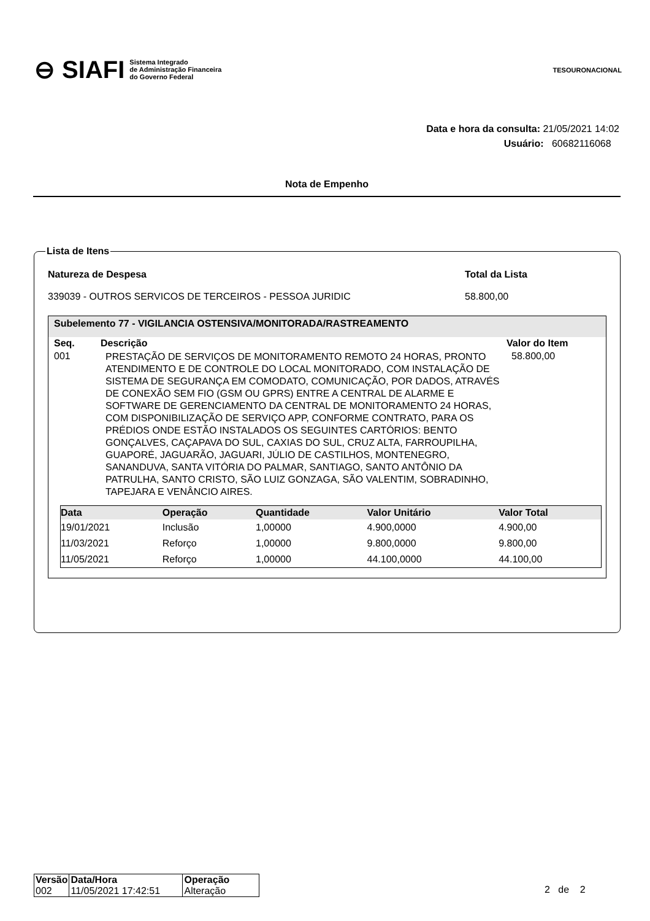⊖ SIAFI Sistema Integrado
de Administração Financeira
do Governo Federal
TESOURONACIONAL
Data e hora da consulta: 21/05/2021 14:02
Usuário: 60682116068
Nota de Empenho
Lista de Itens
Natureza de Despesa
339039 - OUTROS SERVICOS DE TERCEIROS - PESSOA JURIDIC
Total da Lista
58.800,00
Subelemento 77 - VIGILANCIA OSTENSIVA/MONITORADA/RASTREAMENTO
| Seq. | Descrição | Valor do Item |
| --- | --- | --- |
| 001 | PRESTAÇÃO DE SERVIÇOS DE MONITORAMENTO REMOTO 24 HORAS, PRONTO ATENDIMENTO E DE CONTROLE DO LOCAL MONITORADO, COM INSTALAÇÃO DE SISTEMA DE SEGURANÇA EM COMODATO, COMUNICAÇÃO, POR DADOS, ATRAVÉS DE CONEXÃO SEM FIO (GSM OU GPRS) ENTRE A CENTRAL DE ALARME E SOFTWARE DE GERENCIAMENTO DA CENTRAL DE MONITORAMENTO 24 HORAS, COM DISPONIBILIZAÇÃO DE SERVIÇO APP, CONFORME CONTRATO, PARA OS PRÉDIOS ONDE ESTÃO INSTALADOS OS SEGUINTES CARTÓRIOS: BENTO GONÇALVES, CAÇAPAVA DO SUL, CAXIAS DO SUL, CRUZ ALTA, FARROUPILHA, GUAPORÉ, JAGUARÃO, JAGUARI, JÚLIO DE CASTILHOS, MONTENEGRO, SANANDUVA, SANTA VITÓRIA DO PALMAR, SANTIAGO, SANTO ANTÔNIO DA PATRULHA, SANTO CRISTO, SÃO LUIZ GONZAGA, SÃO VALENTIM, SOBRADINHO, TAPEJARA E VENÂNCIO AIRES. | 58.800,00 |
| Data | Operação | Quantidade | Valor Unitário | Valor Total |
| --- | --- | --- | --- | --- |
| 19/01/2021 | Inclusão | 1,00000 | 4.900,0000 | 4.900,00 |
| 11/03/2021 | Reforço | 1,00000 | 9.800,0000 | 9.800,00 |
| 11/05/2021 | Reforço | 1,00000 | 44.100,0000 | 44.100,00 |
| Versão | Data/Hora | Operação |
| --- | --- | --- |
| 002 | 11/05/2021 17:42:51 | Alteração |
2 de 2